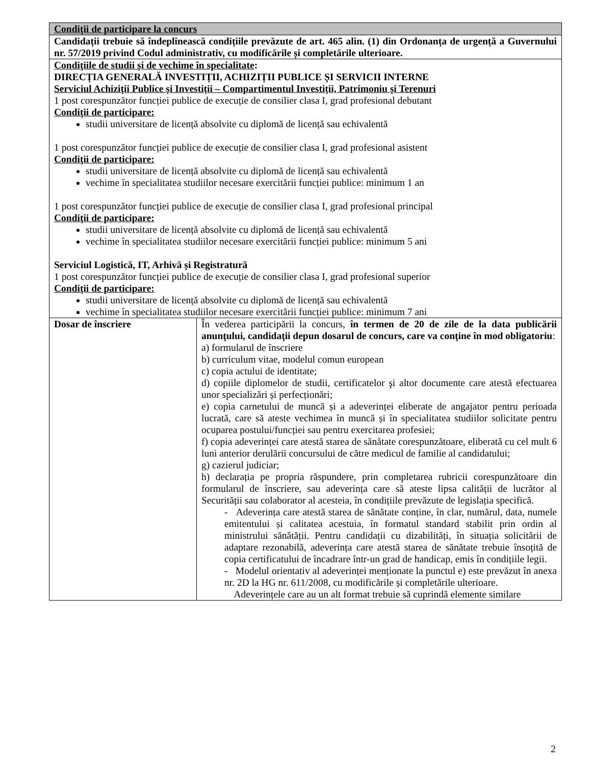| Condiţii de participare la concurs | |
| Candidații trebuie să îndeplinească condițiile prevăzute de art. 465 alin. (1) din Ordonanța de urgență a Guvernului nr. 57/2019 privind Codul administrativ, cu modificările și completările ulterioare. | |
| Condiţiile de studii şi de vechime în specialitate : DIRECȚIA GENERALĂ INVESTIȚII, ACHIZIȚII PUBLICE ȘI SERVICII INTERNE Serviciul Achiziţii Publice și Investiții – Compartimentul Investiții, Patrimoniu și Terenuri 1 post corespunzător funcției publice de execuție de consilier clasa I, grad profesional debutant Condiţii de participare: studii universitare de licență absolvite cu diplomă de licență sau echivalentă 1 post corespunzător funcției publice de execuție de consilier clasa I, grad profesional asistent Condiţii de participare: studii universitare de licență absolvite cu diplomă de licență sau echivalentă vechime în specialitatea studiilor necesare exercitării funcției publice: minimum 1 an 1 post corespunzător funcției publice de execuție de consilier clasa I, grad profesional principal Condiţii de participare: studii universitare de licență absolvite cu diplomă de licență sau echivalentă vechime în specialitatea studiilor necesare exercitării funcției publice: minimum 5 ani Serviciul Logistică, IT, Arhivă și Registratură 1 post corespunzător funcției publice de execuție de consilier clasa I, grad profesional superior Condiţii de participare: studii universitare de licență absolvite cu diplomă de licență sau echivalentă vechime în specialitatea studiilor necesare exercitării funcției publice: minimum 7 ani | |
| Dosar de înscriere | În vederea participării la concurs, în termen de 20 de zile de la data publicării anunţului, candidaţii depun dosarul de concurs, care va conţine în mod obligatoriu : a) formularul de înscriere b) curriculum vitae, modelul comun european c) copia actului de identitate; d) copiile diplomelor de studii, certificatelor şi altor documente care atestă efectuarea unor specializări și perfecționări; e) copia carnetului de muncă și a adeverinței eliberate de angajator pentru perioada lucrată, care să ateste vechimea în muncă și în specialitatea studiilor solicitate pentru ocuparea postului/funcției sau pentru exercitarea profesiei; f) copia adeverinței care atestă starea de sănătate corespunzătoare, eliberată cu cel mult 6 luni anterior derulării concursului de către medicul de familie al candidatului; g) cazierul judiciar; h) declarația pe propria răspundere, prin completarea rubricii corespunzătoare din formularul de înscriere, sau adeverința care să ateste lipsa calității de lucrător al Securității sau colaborator al acesteia, în condițiile prevăzute de legislația specifică. - Adeverința care atestă starea de sănătate conține, în clar, numărul, data, numele emitentului și calitatea acestuia, în formatul standard stabilit prin ordin al ministrului sănătății. Pentru candidații cu dizabilități, în situația solicitării de adaptare rezonabilă, adeverința care atestă starea de sănătate trebuie însoțită de copia certificatului de încadrare într-un grad de handicap, emis în condițiile legii. - Modelul orientativ al adeverinței menționate la punctul e) este prevăzut în anexa nr. 2D la HG nr. 611/2008, cu modificările și completările ulterioare. Adeverințele care au un alt format trebuie să cuprindă elemente similare |
2